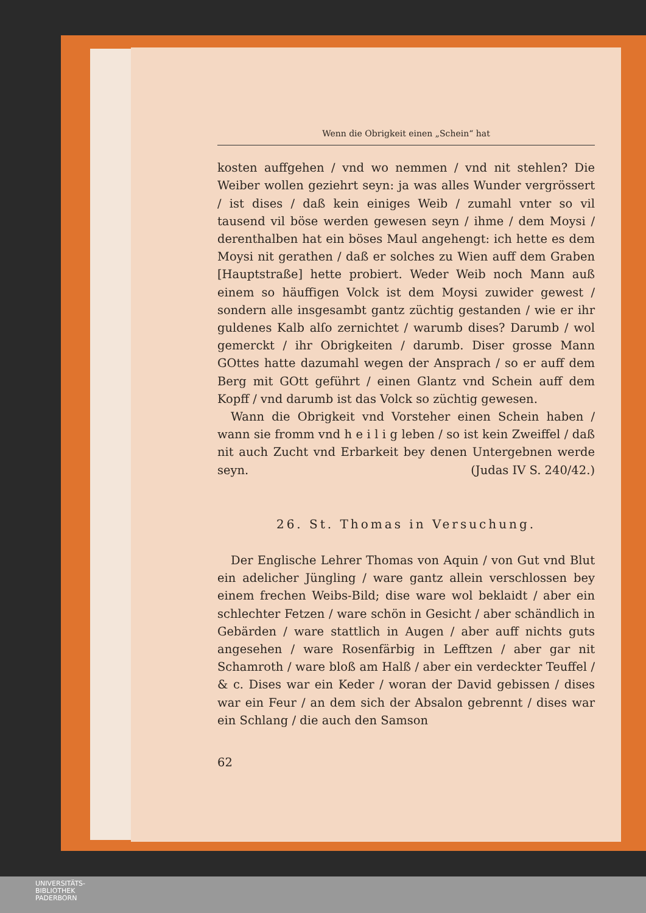Wenn die Obrigkeit einen „Schein“ hat
kosten auffgehen / vnd wo nemmen / vnd nit stehlen? Die Weiber wollen geziehrt seyn: ja was alles Wunder vergrössert / ist dises / daß kein einiges Weib / zumahl vnter so vil tausend vil böse werden gewesen seyn / ihme / dem Moysi / derenthalben hat ein böses Maul angehengt: ich hette es dem Moysi nit gerathen / daß er solches zu Wien auff dem Graben [Hauptstraße] hette probiert. Weder Weib noch Mann auß einem so häuffigen Volck ist dem Moysi zuwider gewest / sondern alle insgesambt gantz züchtig gestanden / wie er ihr guldenes Kalb alſo zernichtet / warumb dises? Darumb / wol gemerckt / ihr Obrigkeiten / darumb. Diser grosse Mann GOttes hatte dazumahl wegen der Ansprach / so er auff dem Berg mit GOtt geführt / einen Glantz vnd Schein auff dem Kopff / vnd darumb ist das Volck so züchtig gewesen.
Wann die Obrigkeit vnd Vorsteher einen Schein haben / wann sie fromm vnd h e i l i g leben / so ist kein Zweiffel / daß nit auch Zucht vnd Erbarkeit bey denen Untergebnen werde seyn. (Judas IV S. 240/42.)
26. St. Thomas in Versuchung.
Der Englische Lehrer Thomas von Aquin / von Gut vnd Blut ein adelicher Jüngling / ware gantz allein verschlossen bey einem frechen Weibs-Bild; dise ware wol beklaidt / aber ein schlechter Fetzen / ware schön in Gesicht / aber schändlich in Gebärden / ware stattlich in Augen / aber auff nichts guts angesehen / ware Rosenfärbig in Lefftzen / aber gar nit Schamroth / ware bloß am Halß / aber ein verdeckter Teuffel / & c. Dises war ein Keder / woran der David gebissen / dises war ein Feur / an dem sich der Absalon gebrennt / dises war ein Schlang / die auch den Samson
62
UNIVERSITÄTS-
BIBLIOTHEK
PADERBORN